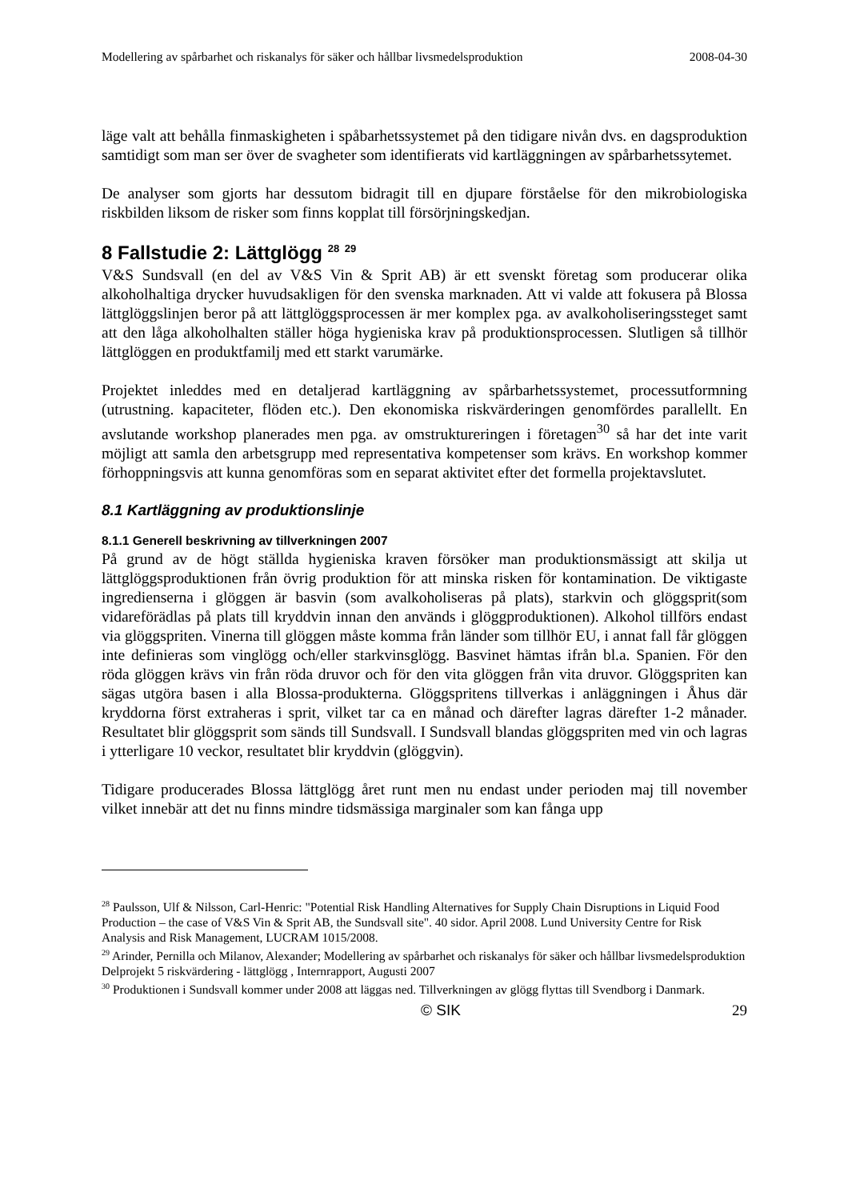Modellering av spårbarhet och riskanalys för säker och hållbar livsmedelsproduktion 2008-04-30
läge valt att behålla finmaskigheten i spåbarhetssystemet på den tidigare nivån dvs. en dagsproduktion samtidigt som man ser över de svagheter som identifierats vid kartläggningen av spårbarhetssytemet.
De analyser som gjorts har dessutom bidragit till en djupare förståelse för den mikrobiologiska riskbilden liksom de risker som finns kopplat till försörjningskedjan.
8 Fallstudie 2: Lättglögg <sup>28</sup> <sup>29</sup>
V&S Sundsvall (en del av V&S Vin & Sprit AB) är ett svenskt företag som producerar olika alkoholhaltiga drycker huvudsakligen för den svenska marknaden. Att vi valde att fokusera på Blossa lättglöggslinjen beror på att lättglöggsprocessen är mer komplex pga. av avalkoholiseringssteget samt att den låga alkoholhalten ställer höga hygieniska krav på produktionsprocessen. Slutligen så tillhör lättglöggen en produktfamilj med ett starkt varumärke.
Projektet inleddes med en detaljerad kartläggning av spårbarhetssystemet, processutformning (utrustning. kapaciteter, flöden etc.). Den ekonomiska riskvärderingen genomfördes parallellt. En avslutande workshop planerades men pga. av omstruktureringen i företagen<sup>30</sup> så har det inte varit möjligt att samla den arbetsgrupp med representativa kompetenser som krävs. En workshop kommer förhoppningsvis att kunna genomföras som en separat aktivitet efter det formella projektavslutet.
8.1 Kartläggning av produktionslinje
8.1.1 Generell beskrivning av tillverkningen 2007
På grund av de högt ställda hygieniska kraven försöker man produktionsmässigt att skilja ut lättglöggsproduktionen från övrig produktion för att minska risken för kontamination. De viktigaste ingredienserna i glöggen är basvin (som avalkoholiseras på plats), starkvin och glöggsprit(som vidareförädlas på plats till kryddvin innan den används i glöggproduktionen). Alkohol tillförs endast via glöggspriten. Vinerna till glöggen måste komma från länder som tillhör EU, i annat fall får glöggen inte definieras som vinglögg och/eller starkvinsglögg. Basvinet hämtas ifrån bl.a. Spanien. För den röda glöggen krävs vin från röda druvor och för den vita glöggen från vita druvor. Glöggspriten kan sägas utgöra basen i alla Blossa-produkterna. Glöggspritens tillverkas i anläggningen i Åhus där kryddorna först extraheras i sprit, vilket tar ca en månad och därefter lagras därefter 1-2 månader. Resultatet blir glöggsprit som sänds till Sundsvall. I Sundsvall blandas glöggspriten med vin och lagras i ytterligare 10 veckor, resultatet blir kryddvin (glöggvin).
Tidigare producerades Blossa lättglögg året runt men nu endast under perioden maj till november vilket innebär att det nu finns mindre tidsmässiga marginaler som kan fånga upp
<sup>28</sup> Paulsson, Ulf & Nilsson, Carl-Henric: "Potential Risk Handling Alternatives for Supply Chain Disruptions in Liquid Food Production – the case of V&S Vin & Sprit AB, the Sundsvall site". 40 sidor. April 2008. Lund University Centre for Risk Analysis and Risk Management, LUCRAM 1015/2008.
<sup>29</sup> Arinder, Pernilla och Milanov, Alexander; Modellering av spårbarhet och riskanalys för säker och hållbar livsmedelsproduktion Delprojekt 5 riskvärdering - lättglögg , Internrapport, Augusti 2007
<sup>30</sup> Produktionen i Sundsvall kommer under 2008 att läggas ned. Tillverkningen av glögg flyttas till Svendborg i Danmark.
© SIK 29